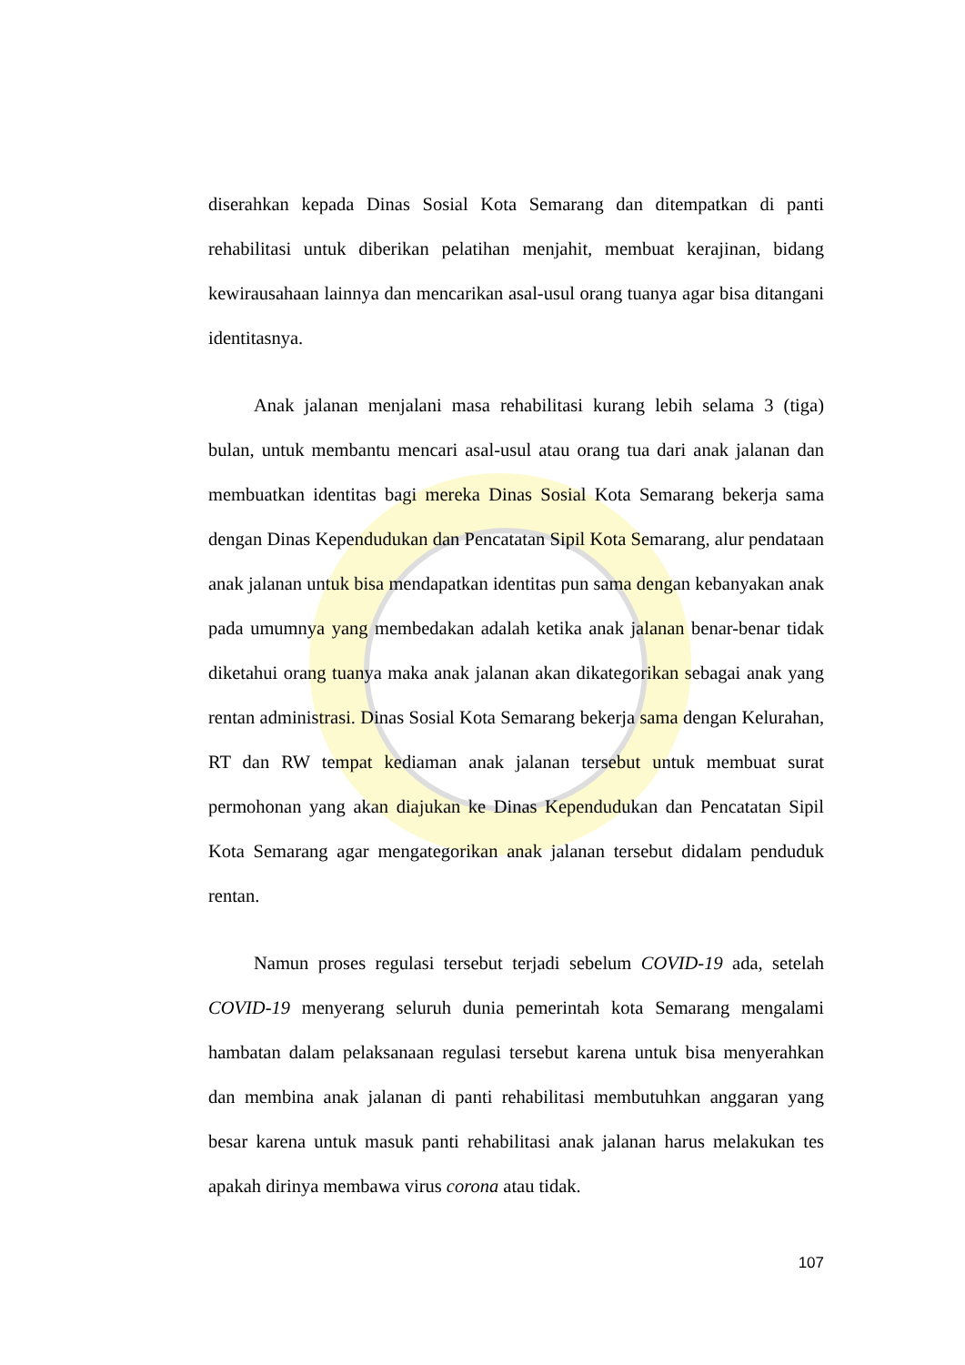diserahkan kepada Dinas Sosial Kota Semarang dan ditempatkan di panti rehabilitasi untuk diberikan pelatihan menjahit, membuat kerajinan, bidang kewirausahaan lainnya dan mencarikan asal-usul orang tuanya agar bisa ditangani identitasnya.
Anak jalanan menjalani masa rehabilitasi kurang lebih selama 3 (tiga) bulan, untuk membantu mencari asal-usul atau orang tua dari anak jalanan dan membuatkan identitas bagi mereka Dinas Sosial Kota Semarang bekerja sama dengan Dinas Kependudukan dan Pencatatan Sipil Kota Semarang, alur pendataan anak jalanan untuk bisa mendapatkan identitas pun sama dengan kebanyakan anak pada umumnya yang membedakan adalah ketika anak jalanan benar-benar tidak diketahui orang tuanya maka anak jalanan akan dikategorikan sebagai anak yang rentan administrasi. Dinas Sosial Kota Semarang bekerja sama dengan Kelurahan, RT dan RW tempat kediaman anak jalanan tersebut untuk membuat surat permohonan yang akan diajukan ke Dinas Kependudukan dan Pencatatan Sipil Kota Semarang agar mengategorikan anak jalanan tersebut didalam penduduk rentan.
Namun proses regulasi tersebut terjadi sebelum COVID-19 ada, setelah COVID-19 menyerang seluruh dunia pemerintah kota Semarang mengalami hambatan dalam pelaksanaan regulasi tersebut karena untuk bisa menyerahkan dan membina anak jalanan di panti rehabilitasi membutuhkan anggaran yang besar karena untuk masuk panti rehabilitasi anak jalanan harus melakukan tes apakah dirinya membawa virus corona atau tidak.
107